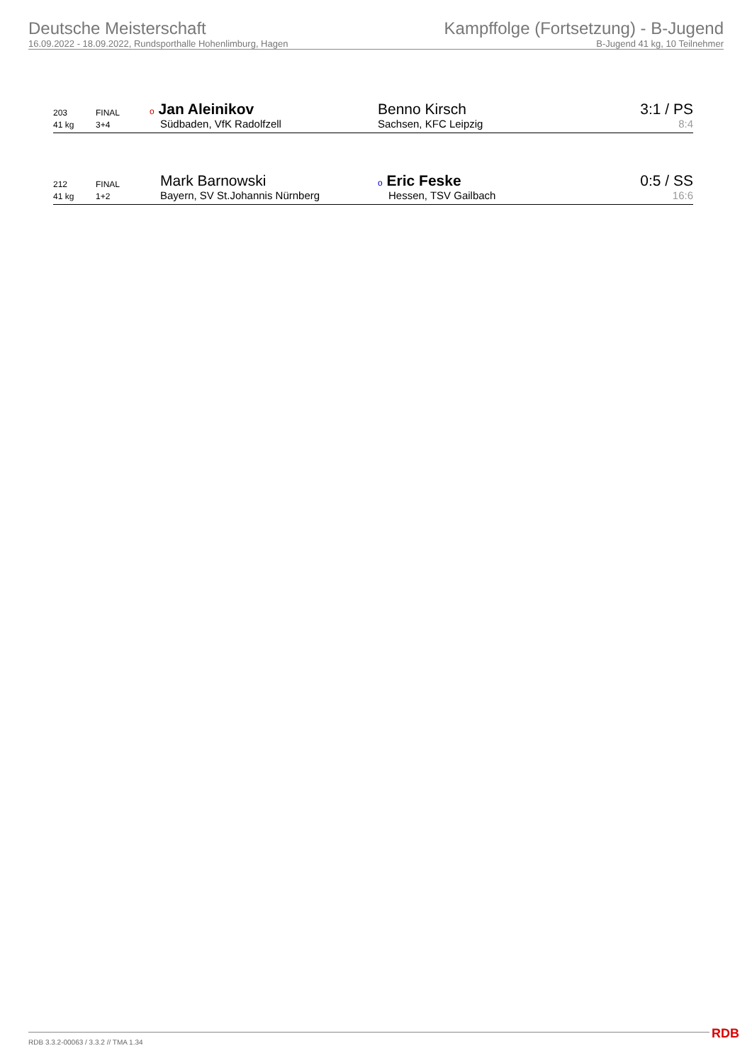Deutsche Meisterschaft
16.09.2022 - 18.09.2022, Rundsporthalle Hohenlimburg, Hagen
Kampffolge (Fortsetzung) - B-Jugend
B-Jugend 41 kg, 10 Teilnehmer
| 203 | FINAL | o Jan Aleinikov | Benno Kirsch | 3:1 / PS |
| 41 kg | 3+4 | Südbaden, VfK Radolfzell | Sachsen, KFC Leipzig | 8:4 |
| 212 | FINAL | Mark Barnowski | o Eric Feske | 0:5 / SS |
| 41 kg | 1+2 | Bayern, SV St.Johannis Nürnberg | Hessen, TSV Gailbach | 16:6 |
RDB 3.3.2-00063 / 3.3.2 // TMA 1.34
RDB